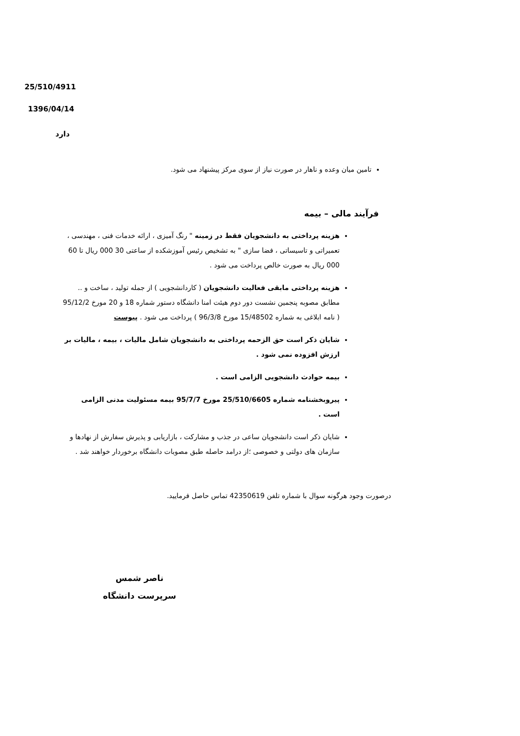25/510/4911
1396/04/14
دارد
تامین میان وعده و ناهار در صورت نیاز از سوی مرکز پیشنهاد می شود.
فرآیند مالی – بیمه
هزینه پرداختی به دانشجویان فقط در زمینه " رنگ آمیزی ، ارائه خدمات فنی ، مهندسی ، تعمیراتی و تاسیساتی ، فضا سازی " به تشخیص رئیس آموزشکده از ساعتی 30 000 ریال تا 60 000 ریال به صورت خالص پرداخت می شود .
هزینه پرداختی مابقی فعالیت دانشجویان ( کاردانشجویی ) از جمله تولید ، ساخت و .. مطابق مصوبه پنجمین نشست دور دوم هیئت امنا دانشگاه دستور شماره 18 و 20 مورخ 95/12/2 ( نامه ابلاغی به شماره 15/48502 مورخ 96/3/8 ) پرداخت می شود . پیوست
شایان ذکر است حق الزحمه پرداختی به دانشجویان شامل مالیات ، بیمه ، مالیات بر ارزش افزوده نمی شود .
بیمه حوادث دانشجویی الزامی است .
پیروبخشنامه شماره 25/510/6605 مورخ 95/7/7 بیمه مسئولیت مدنی الزامی است .
شایان ذکر است دانشجویان ساعی در جذب و مشارکت ، بازاریابی و پذیرش سفارش از نهادها و سازمان های دولتی و خصوصی ؛از درامد حاصله طبق مصوبات دانشگاه برخوردار خواهند شد .
درصورت وجود هرگونه سوال با شماره تلفن 42350619 تماس حاصل فرمایید.
ناصر شمس
سرپرست دانشگاه